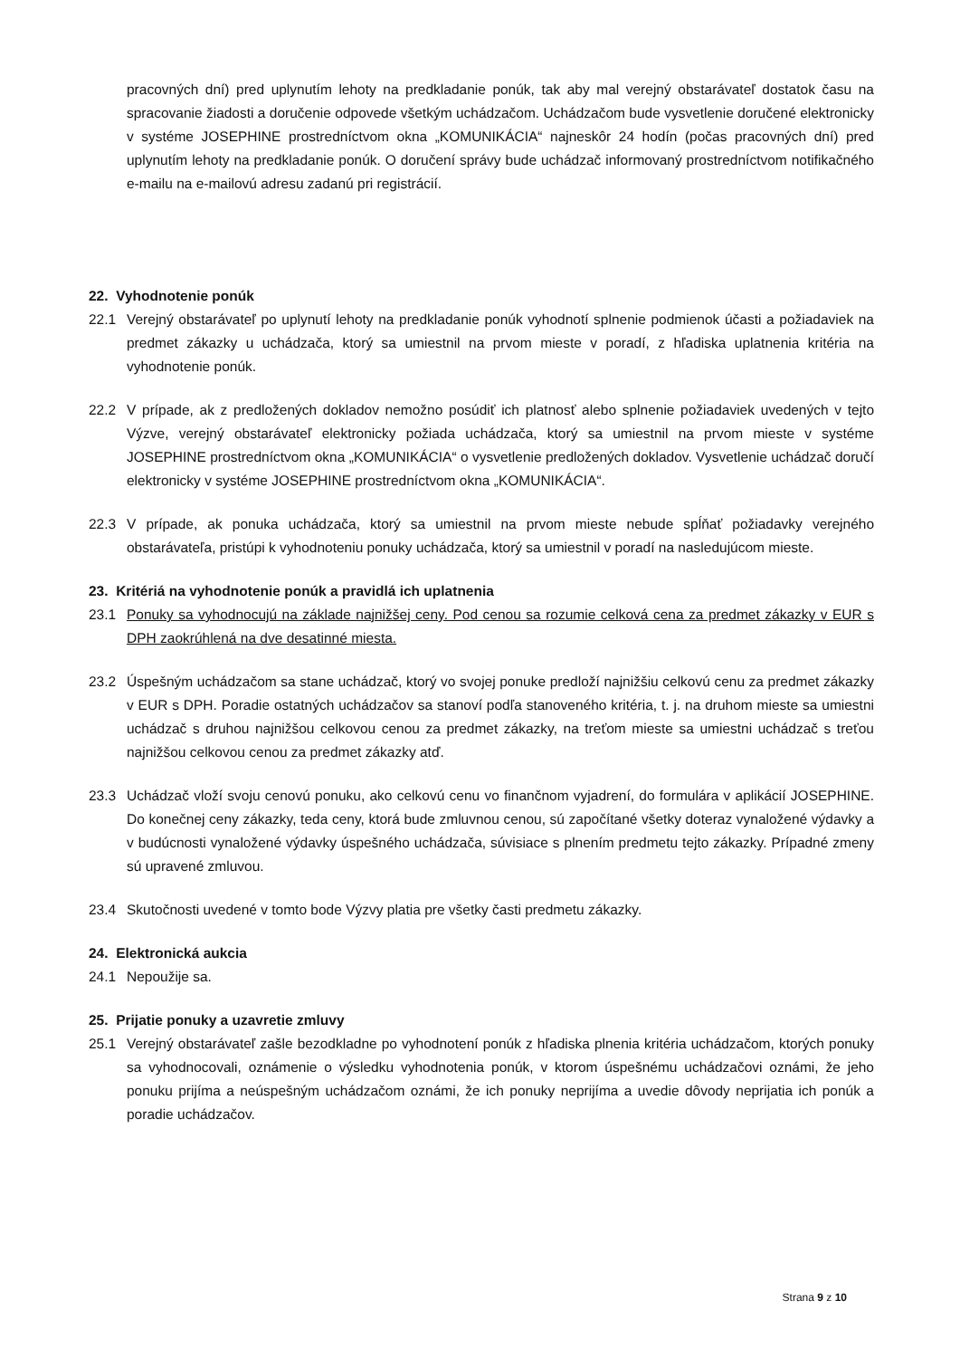pracovných dní) pred uplynutím lehoty na predkladanie ponúk, tak aby mal verejný obstarávateľ dostatok času na spracovanie žiadosti a doručenie odpovede všetkým uchádzačom. Uchádzačom bude vysvetlenie doručené elektronicky v systéme JOSEPHINE prostredníctvom okna „KOMUNIKÁCIA“ najneskôr 24 hodín (počas pracovných dní) pred uplynutím lehoty na predkladanie ponúk. O doručení správy bude uchádzač informovaný prostredníctvom notifikačného e-mailu na e-mailovú adresu zadanú pri registrácií.
22. Vyhodnotenie ponúk
22.1 Verejný obstarávateľ po uplynutí lehoty na predkladanie ponúk vyhodnotí splnenie podmienok účasti a požiadaviek na predmet zákazky u uchádzača, ktorý sa umiestnil na prvom mieste v poradí, z hľadiska uplatnenia kritéria na vyhodnotenie ponúk.
22.2 V prípade, ak z predložených dokladov nemožno posúdiť ich platnosť alebo splnenie požiadaviek uvedených v tejto Výzve, verejný obstarávateľ elektronicky požiada uchádzača, ktorý sa umiestnil na prvom mieste v systéme JOSEPHINE prostredníctvom okna „KOMUNIKÁCIA“ o vysvetlenie predložených dokladov. Vysvetlenie uchádzač doručí elektronicky v systéme JOSEPHINE prostredníctvom okna „KOMUNIKÁCIA“.
22.3 V prípade, ak ponuka uchádzača, ktorý sa umiestnil na prvom mieste nebude spĺňať požiadavky verejného obstarávateľa, pristúpi k vyhodnoteniu ponuky uchádzača, ktorý sa umiestnil v poradí na nasledujúcom mieste.
23. Kritériá na vyhodnotenie ponúk a pravidlá ich uplatnenia
23.1 Ponuky sa vyhodnocujú na základe najnižšej ceny. Pod cenou sa rozumie celková cena za predmet zákazky v EUR s DPH zaokrúhlená na dve desatinné miesta.
23.2 Úspešným uchádzačom sa stane uchádzač, ktorý vo svojej ponuke predloží najnižšiu celkovú cenu za predmet zákazky v EUR s DPH. Poradie ostatných uchádzačov sa stanoví podľa stanoveného kritéria, t. j. na druhom mieste sa umiestni uchádzač s druhou najnižšou celkovou cenou za predmet zákazky, na treťom mieste sa umiestni uchádzač s treťou najnižšou celkovou cenou za predmet zákazky atď.
23.3 Uchádzač vloží svoju cenovú ponuku, ako celkovú cenu vo finančnom vyjadrení, do formulára v aplikácií JOSEPHINE. Do konečnej ceny zákazky, teda ceny, ktorá bude zmluvnou cenou, sú započítané všetky doteraz vynaložené výdavky a v budúcnosti vynaložené výdavky úspešného uchádzača, súvisiace s plnením predmetu tejto zákazky. Prípadné zmeny sú upravené zmluvou.
23.4 Skutočnosti uvedené v tomto bode Výzvy platia pre všetky časti predmetu zákazky.
24. Elektronická aukcia
24.1 Nepoužije sa.
25. Prijatie ponuky a uzavretie zmluvy
25.1 Verejný obstarávateľ zašle bezodkladne po vyhodnotení ponúk z hľadiska plnenia kritéria uchádzačom, ktorých ponuky sa vyhodnocovali, oznámenie o výsledku vyhodnotenia ponúk, v ktorom úspešnému uchádzačovi oznámi, že jeho ponuku prijíma a neúspešným uchádzačom oznámi, že ich ponuky neprijíma a uvedie dôvody neprijatia ich ponúk a poradie uchádzačov.
Strana 9 z 10